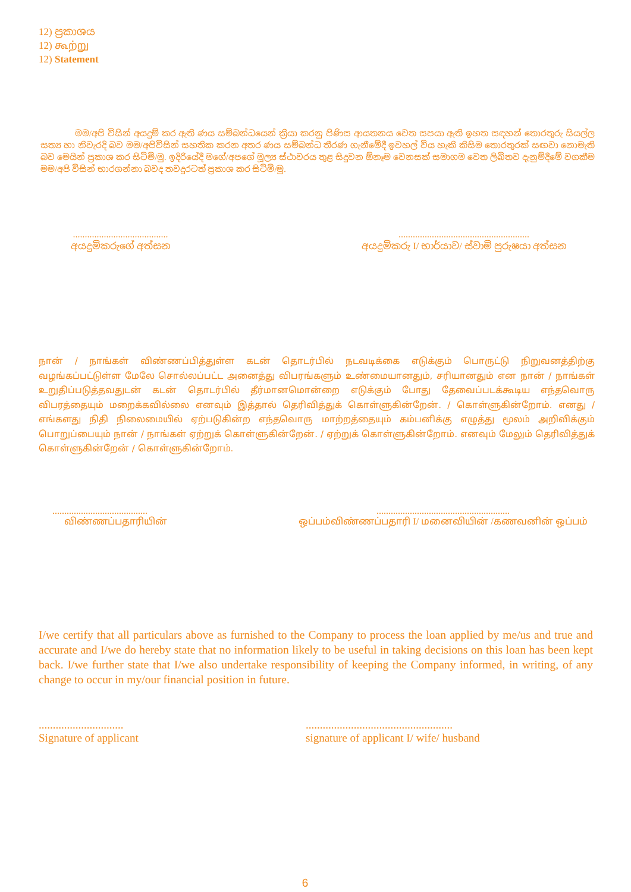12) ප්‍රකාශය
12) கூற்று
12) Statement
මම/අපි විසින් අයදුම් කර ඇති ණය සම්බන්ධයෙන් ක්‍රියා කරනු පිණිස ආයතනය වෙත සපයා ඇති ඉහත සඳහන් තොරතුරු සියල්ල සත්‍ය හා නිවැරදි බව මම/අපිවිසින් සහතික කරන අතර ණය සම්බන්ධ තීරණ ගැනීමේදී ඉවහල් විය හැකි කිසිම තොරතුරක් සඟවා නොමැති බව මෙයින් ප්‍රකාශ කර සිටිමි/මු. ඉදිරියේදී මගේ/අපගේ මූල්‍ය ස්ථාවරය තුළ සිදුවන ඕනෑම වෙනසක් සමාගම වෙත ලිඛිතව දැනුම්දීමේ වගකීම මම/අපි විසින් භාරගන්නා බවද තවදුරටත් ප්‍රකාශ කර සිටිමි/මු.
........................................
අයදුම්කරුගේ අත්සන
.......................................................
අයදුම්කරු I/ භාර්යාව/ ස්වාමි පුරුෂයා අත්සන
நான் / நாங்கள் விண்ணப்பித்துள்ள கடன் தொடர்பில் நடவடிக்கை எடுக்கும் பொருட்டு நிறுவனத்திற்கு வழங்கப்பட்டுள்ள மேலே சொல்லப்பட்ட அனைத்து விபரங்களும் உண்மையானதும், சரியானதும் என நான் / நாங்கள் உறுதிப்படுத்தவதுடன் கடன் தொடர்பில் தீர்மானமொன்றை எடுக்கும் போது தேவைப்படக்கூடிய எந்தவொரு விபரத்தையும் மறைக்கவில்லை எனவும் இத்தால் தெரிவித்துக் கொள்ளுகின்றேன். / கொள்ளுகின்றோம். எனது / எங்களது நிதி நிலைமையில் ஏற்படுகின்ற எந்தவொரு மாற்றத்தையும் கம்பனிக்கு எழுத்து மூலம் அறிவிக்கும் பொறுப்பையும் நான் / நாங்கள் ஏற்றுக் கொள்ளுகின்றேன். / ஏற்றுக் கொள்ளுகின்றோம். எனவும் மேலும் தெரிவித்துக் கொள்ளுகின்றேன் / கொள்ளுகின்றோம்.
........................................
விண்ணப்பதாரியின்
........................................................
ஒப்பம்விண்ணப்பதாரி I/ மனைவியின் /கணவனின் ஒப்பம்
I/we certify that all particulars above as furnished to the Company to process the loan applied by me/us and true and accurate and I/we do hereby state that no information likely to be useful in taking decisions on this loan has been kept back. I/we further state that I/we also undertake responsibility of keeping the Company informed, in writing, of any change to occur in my/our financial position in future.
..............................
Signature of applicant
....................................................
signature of applicant I/ wife/ husband
6